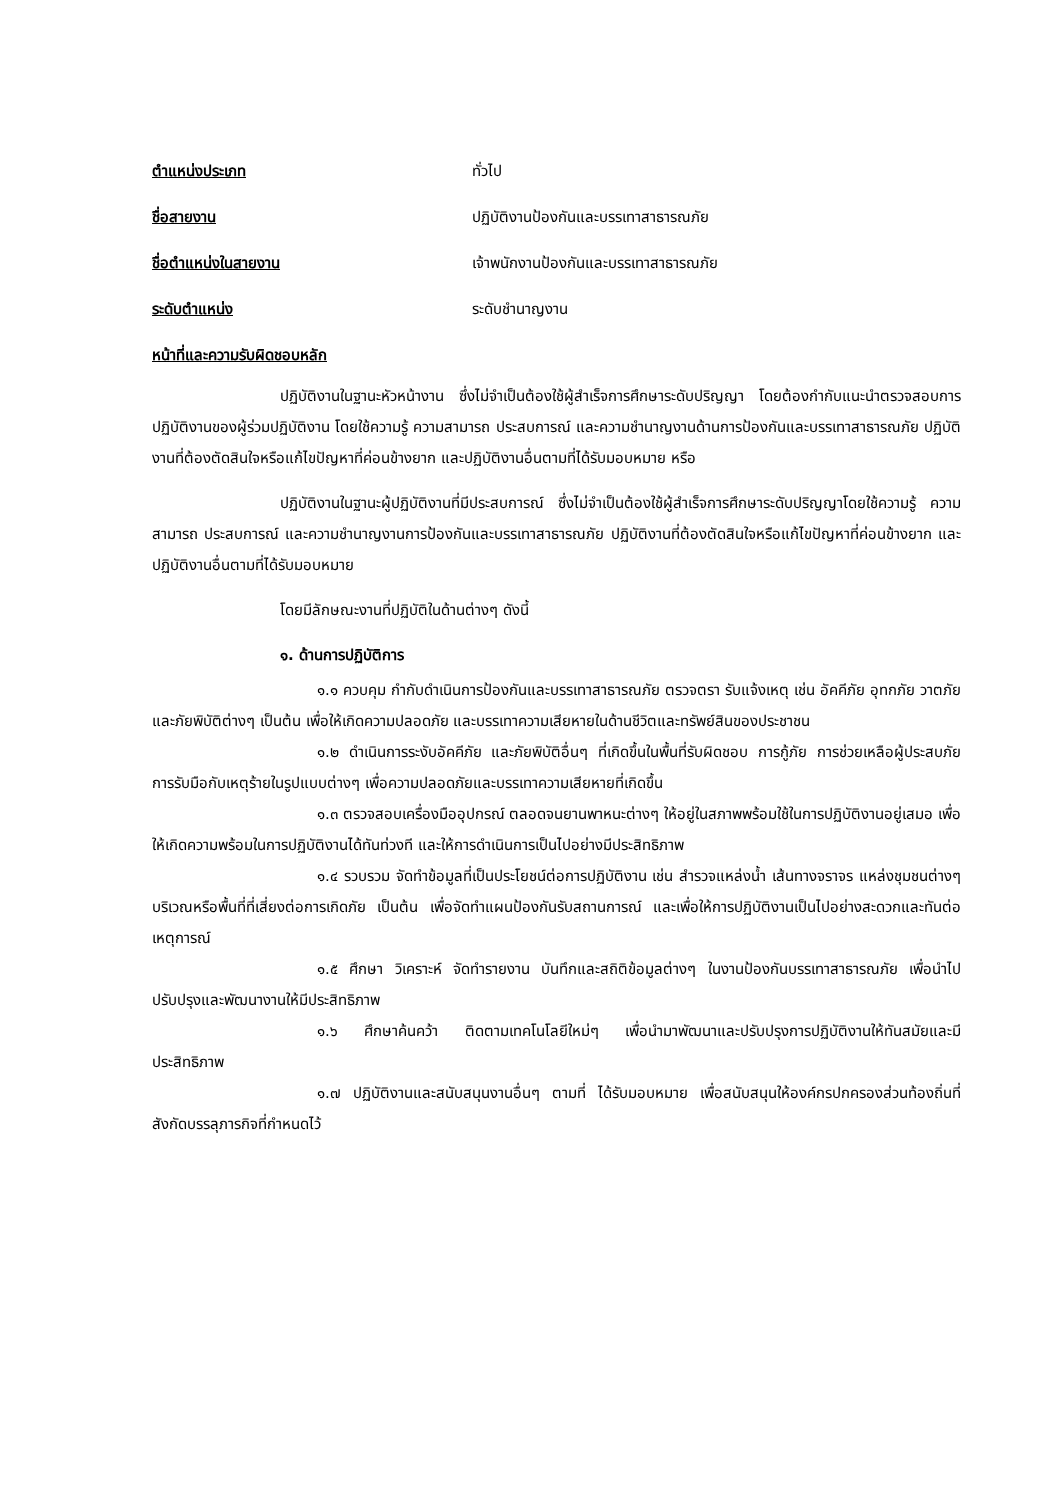ตำแหน่งประเภท ทั่วไป
ชื่อสายงาน ปฏิบัติงานป้องกันและบรรเทาสาธารณภัย
ชื่อตำแหน่งในสายงาน เจ้าพนักงานป้องกันและบรรเทาสาธารณภัย
ระดับตำแหน่ง ระดับชำนาญงาน
หน้าที่และความรับผิดชอบหลัก
ปฏิบัติงานในฐานะหัวหน้างาน ซึ่งไม่จำเป็นต้องใช้ผู้สำเร็จการศึกษาระดับปริญญา โดยต้องกำกับแนะนำตรวจสอบการปฏิบัติงานของผู้ร่วมปฏิบัติงาน โดยใช้ความรู้ ความสามารถ ประสบการณ์ และความชำนาญงานด้านการป้องกันและบรรเทาสาธารณภัย ปฏิบัติงานที่ต้องตัดสินใจหรือแก้ไขปัญหาที่ค่อนข้างยาก และปฏิบัติงานอื่นตามที่ได้รับมอบหมาย หรือ
ปฏิบัติงานในฐานะผู้ปฏิบัติงานที่มีประสบการณ์ ซึ่งไม่จำเป็นต้องใช้ผู้สำเร็จการศึกษาระดับปริญญาโดยใช้ความรู้ ความสามารถ ประสบการณ์ และความชำนาญงานการป้องกันและบรรเทาสาธารณภัย ปฏิบัติงานที่ต้องตัดสินใจหรือแก้ไขปัญหาที่ค่อนข้างยาก และปฏิบัติงานอื่นตามที่ได้รับมอบหมาย
โดยมีลักษณะงานที่ปฏิบัติในด้านต่างๆ ดังนี้
๑. ด้านการปฏิบัติการ
๑.๑ ควบคุม กำกับดำเนินการป้องกันและบรรเทาสาธารณภัย ตรวจตรา รับแจ้งเหตุ เช่น อัคคีภัย อุทกภัย วาตภัย และภัยพิบัติต่างๆ เป็นต้น เพื่อให้เกิดความปลอดภัย และบรรเทาความเสียหายในด้านชีวิตและทรัพย์สินของประชาชน
๑.๒ ดำเนินการระงับอัคคีภัย และภัยพิบัติอื่นๆ ที่เกิดขึ้นในพื้นที่รับผิดชอบ การกู้ภัย การช่วยเหลือผู้ประสบภัย การรับมือกับเหตุร้ายในรูปแบบต่างๆ เพื่อความปลอดภัยและบรรเทาความเสียหายที่เกิดขึ้น
๑.๓ ตรวจสอบเครื่องมืออุปกรณ์ ตลอดจนยานพาหนะต่างๆ ให้อยู่ในสภาพพร้อมใช้ในการปฏิบัติงานอยู่เสมอ เพื่อให้เกิดความพร้อมในการปฏิบัติงานได้ทันท่วงที และให้การดำเนินการเป็นไปอย่างมีประสิทธิภาพ
๑.๔ รวบรวม จัดทำข้อมูลที่เป็นประโยชน์ต่อการปฏิบัติงาน เช่น สำรวจแหล่งน้ำ เส้นทางจราจร แหล่งชุมชนต่างๆ บริเวณหรือพื้นที่ที่เสี่ยงต่อการเกิดภัย เป็นต้น เพื่อจัดทำแผนป้องกันรับสถานการณ์ และเพื่อให้การปฏิบัติงานเป็นไปอย่างสะดวกและทันต่อเหตุการณ์
๑.๕ ศึกษา วิเคราะห์ จัดทำรายงาน บันทึกและสถิติข้อมูลต่างๆ ในงานป้องกันบรรเทาสาธารณภัย เพื่อนำไปปรับปรุงและพัฒนางานให้มีประสิทธิภาพ
๑.๖ ศึกษาค้นคว้า ติดตามเทคโนโลยีใหม่ๆ เพื่อนำมาพัฒนาและปรับปรุงการปฏิบัติงานให้ทันสมัยและมีประสิทธิภาพ
๑.๗ ปฏิบัติงานและสนับสนุนงานอื่นๆ ตามที่ ได้รับมอบหมาย เพื่อสนับสนุนให้องค์กรปกครองส่วนท้องถิ่นที่สังกัดบรรลุภารกิจที่กำหนดไว้